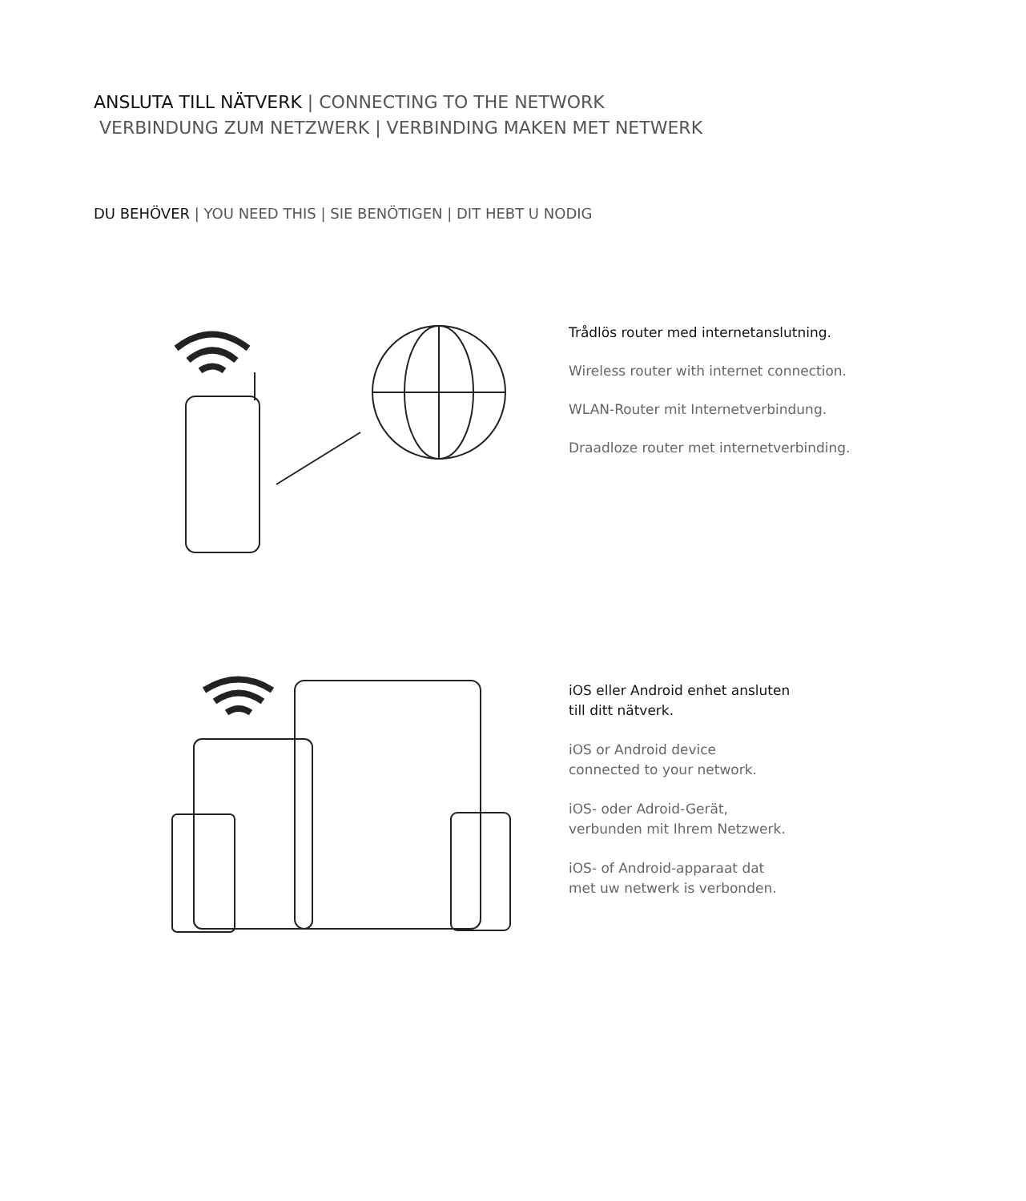ANSLUTA TILL NÄTVERK | CONNECTING TO THE NETWORK
VERBINDUNG ZUM NETZWERK | VERBINDING MAKEN MET NETWERK
DU BEHÖVER | YOU NEED THIS | SIE BENÖTIGEN | DIT HEBT U NODIG
Trådlös router med internetanslutning.
Wireless router with internet connection.
WLAN-Router mit Internetverbindung.
Draadloze router met internetverbinding.
iOS eller Android enhet ansluten
till ditt nätverk.
iOS or Android device
connected to your network.
iOS- oder Adroid-Gerät,
verbunden mit Ihrem Netzwerk.
iOS- of Android-apparaat dat
met uw netwerk is verbonden.